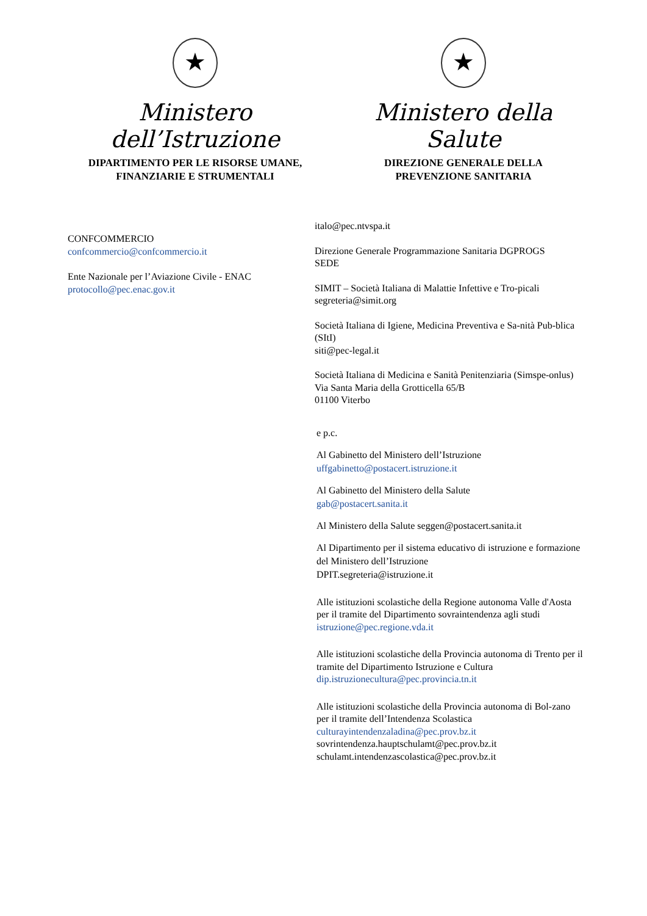★
Ministero dell’Istruzione
DIPARTIMENTO PER LE RISORSE UMANE,
FINANZIARIE E STRUMENTALI
★
Ministero della Salute
DIREZIONE GENERALE DELLA
PREVENZIONE SANITARIA
CONFCOMMERCIO
confcommercio@confcommercio.it
Ente Nazionale per l’Aviazione Civile - ENAC
protocollo@pec.enac.gov.it
italo@pec.ntvspa.it
Direzione Generale Programmazione Sanitaria DGPROGS
SEDE
SIMIT – Società Italiana di Malattie Infettive e Tro-picali
segreteria@simit.org
Società Italiana di Igiene, Medicina Preventiva e Sa-nità Pub-blica (SItI)
siti@pec-legal.it
Società Italiana di Medicina e Sanità Penitenziaria (Simspe-onlus)
Via Santa Maria della Grotticella 65/B
01100 Viterbo
e p.c.
Al Gabinetto del Ministero dell’Istruzione
uffgabinetto@postacert.istruzione.it
Al Gabinetto del Ministero della Salute
gab@postacert.sanita.it
Al Ministero della Salute seggen@postacert.sanita.it
Al Dipartimento per il sistema educativo di istruzione e formazione del Ministero dell’Istruzione
DPIT.segreteria@istruzione.it
Alle istituzioni scolastiche della Regione autonoma Valle d'Aosta per il tramite del Dipartimento sovraintendenza agli studi
istruzione@pec.regione.vda.it
Alle istituzioni scolastiche della Provincia autonoma di Trento per il tramite del Dipartimento Istruzione e Cultura
dip.istruzionecultura@pec.provincia.tn.it
Alle istituzioni scolastiche della Provincia autonoma di Bol-zano per il tramite dell’Intendenza Scolastica
culturayintendenzaladina@pec.prov.bz.it
sovrintendenza.hauptschulamt@pec.prov.bz.it
schulamt.intendenzascolastica@pec.prov.bz.it